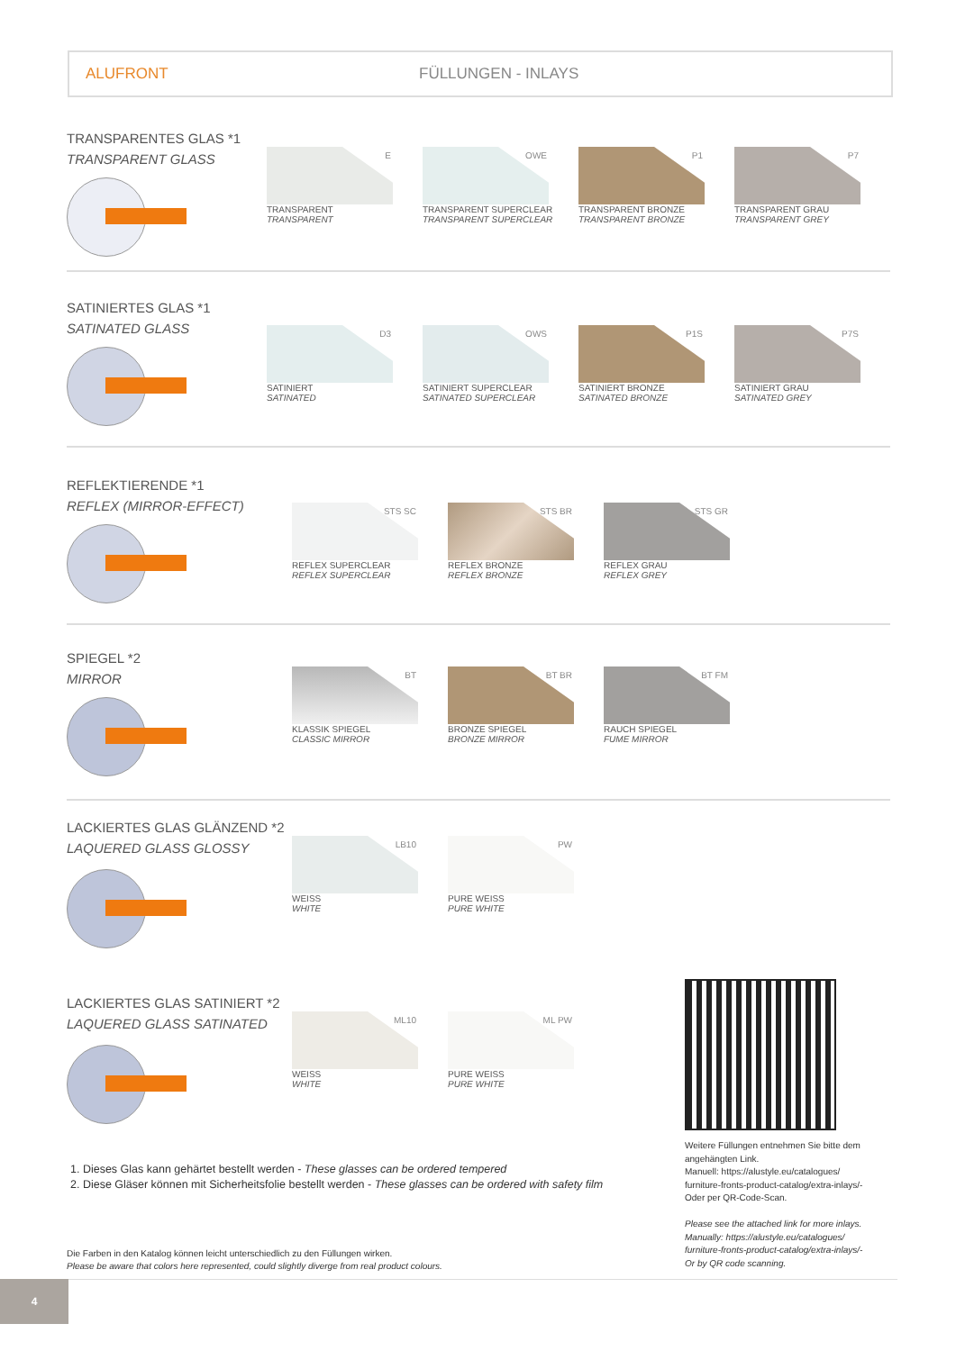ALUFRONT FÜLLUNGEN - INLAYS
TRANSPARENTES GLAS *1
TRANSPARENT GLASS
E
TRANSPARENT
TRANSPARENT
OWE
TRANSPARENT SUPERCLEAR
TRANSPARENT SUPERCLEAR
P1
TRANSPARENT BRONZE
TRANSPARENT BRONZE
P7
TRANSPARENT GRAU
TRANSPARENT GREY
SATINIERTES GLAS *1
SATINATED GLASS
D3
SATINIERT
SATINATED
OWS
SATINIERT SUPERCLEAR
SATINATED SUPERCLEAR
P1S
SATINIERT BRONZE
SATINATED BRONZE
P7S
SATINIERT GRAU
SATINATED GREY
REFLEKTIERENDE *1
REFLEX (MIRROR-EFFECT)
STS SC
REFLEX SUPERCLEAR
REFLEX SUPERCLEAR
STS BR
REFLEX BRONZE
REFLEX BRONZE
STS GR
REFLEX GRAU
REFLEX GREY
SPIEGEL *2
MIRROR
BT
KLASSIK SPIEGEL
CLASSIC MIRROR
BT BR
BRONZE SPIEGEL
BRONZE MIRROR
BT FM
RAUCH SPIEGEL
FUME MIRROR
LACKIERTES GLAS GLÄNZEND *2
LAQUERED GLASS GLOSSY
LB10
WEISS
WHITE
PW
PURE WEISS
PURE WHITE
LACKIERTES GLAS SATINIERT *2
LAQUERED GLASS SATINATED
ML10
WEISS
WHITE
ML PW
PURE WEISS
PURE WHITE
Weitere Füllungen entnehmen Sie bitte dem angehängten Link.
Manuell: https://alustyle.eu/catalogues/ furniture-fronts-product-catalog/extra-inlays/-
Oder per QR-Code-Scan.
Please see the attached link for more inlays.
Manually: https://alustyle.eu/catalogues/ furniture-fronts-product-catalog/extra-inlays/-
Or by QR code scanning.
1. Dieses Glas kann gehärtet bestellt werden - These glasses can be ordered tempered
2. Diese Gläser können mit Sicherheitsfolie bestellt werden - These glasses can be ordered with safety film
Die Farben in den Katalog können leicht unterschiedlich zu den Füllungen wirken.
Please be aware that colors here represented, could slightly diverge from real product colours.
4